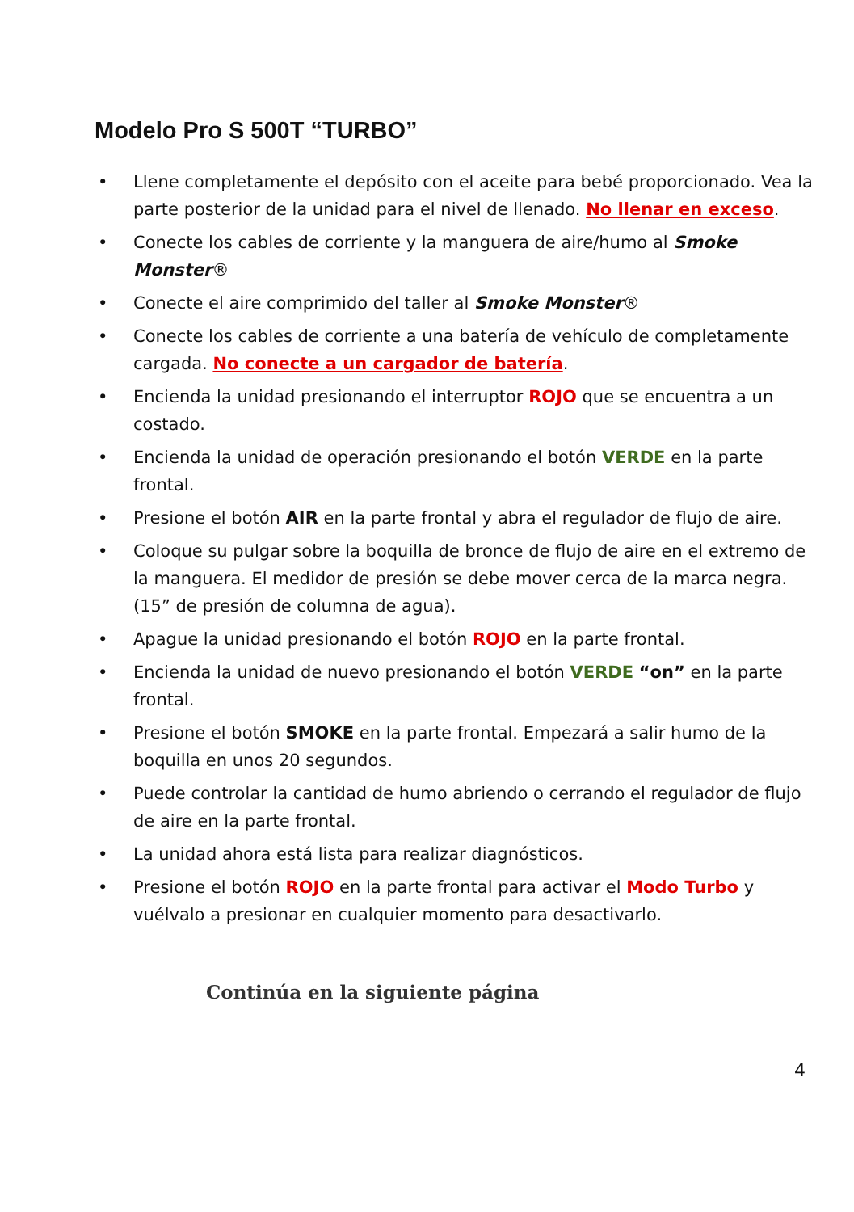Modelo Pro S 500T “TURBO”
• Llene completamente el depósito con el aceite para bebé proporcionado. Vea la parte posterior de la unidad para el nivel de llenado. No llenar en exceso.
• Conecte los cables de corriente y la manguera de aire/humo al Smoke Monster®
• Conecte el aire comprimido del taller al Smoke Monster®
• Conecte los cables de corriente a una batería de vehículo de completamente cargada. No conecte a un cargador de batería.
• Encienda la unidad presionando el interruptor ROJO que se encuentra a un costado.
• Encienda la unidad de operación presionando el botón VERDE en la parte frontal.
• Presione el botón AIR en la parte frontal y abra el regulador de flujo de aire.
• Coloque su pulgar sobre la boquilla de bronce de flujo de aire en el extremo de la manguera. El medidor de presión se debe mover cerca de la marca negra. (15” de presión de columna de agua).
• Apague la unidad presionando el botón ROJO en la parte frontal.
• Encienda la unidad de nuevo presionando el botón VERDE “on” en la parte frontal.
• Presione el botón SMOKE en la parte frontal. Empezará a salir humo de la boquilla en unos 20 segundos.
• Puede controlar la cantidad de humo abriendo o cerrando el regulador de flujo de aire en la parte frontal.
• La unidad ahora está lista para realizar diagnósticos.
• Presione el botón ROJO en la parte frontal para activar el Modo Turbo y vuélvalo a presionar en cualquier momento para desactivarlo.
Continúa en la siguiente página
4